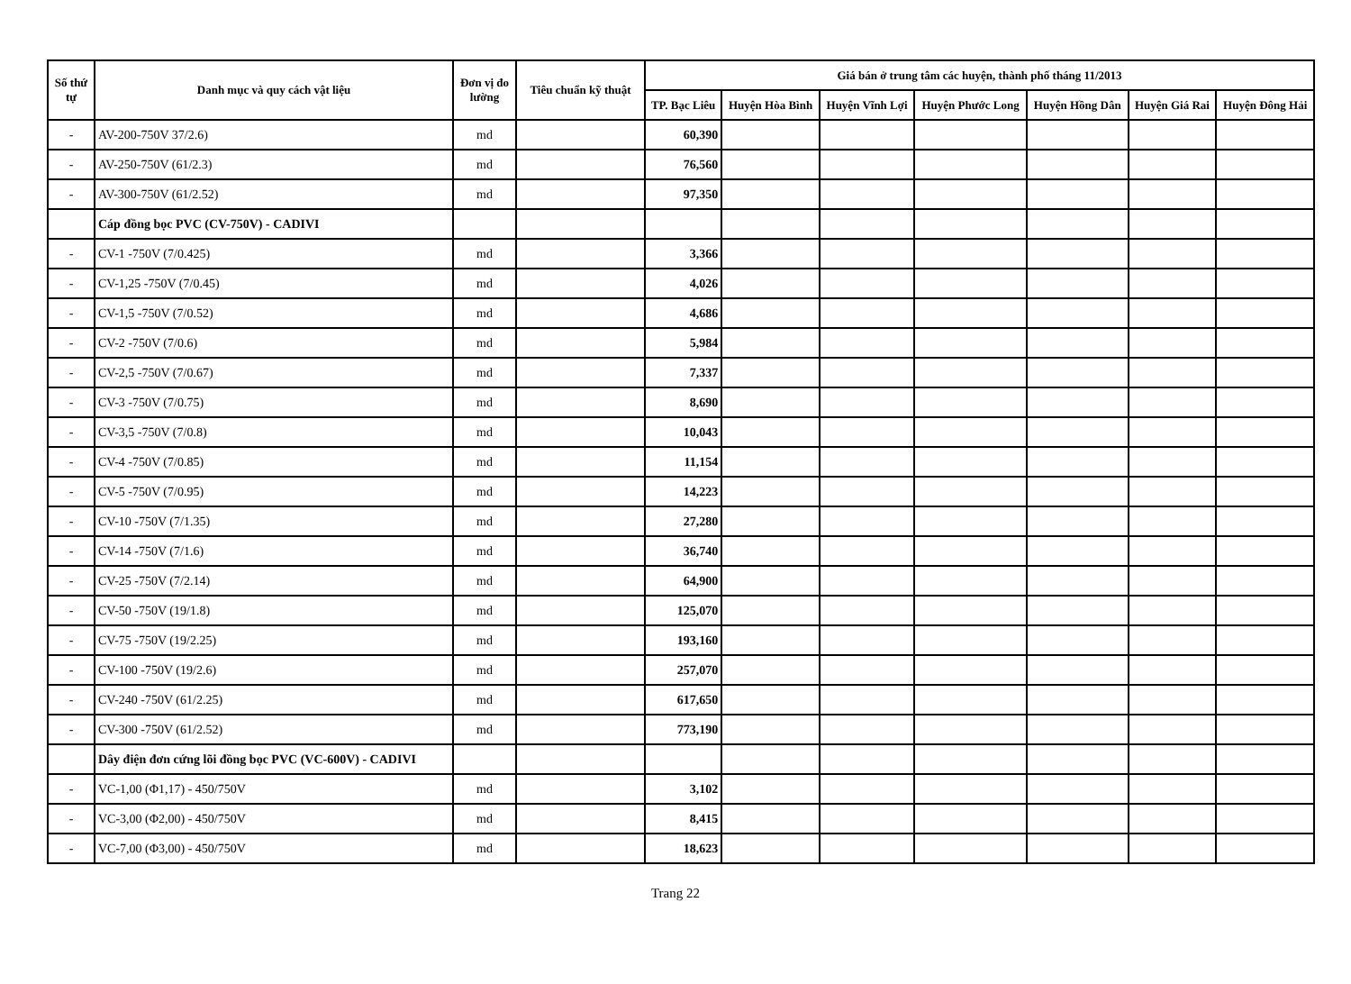| Số thứ tự | Danh mục và quy cách vật liệu | Đơn vị đo lường | Tiêu chuẩn kỹ thuật | Giá bán ở trung tâm các huyện, thành phố tháng 11/2013 | | | | | | |
| --- | --- | --- | --- | --- | --- | --- | --- | --- | --- | --- |
| | | | | TP. Bạc Liêu | Huyện Hòa Bình | Huyện Vĩnh Lợi | Huyện Phước Long | Huyện Hồng Dân | Huyện Giá Rai | Huyện Đông Hải |
| - | AV-200-750V 37/2.6) | md | | 60,390 | | | | | | |
| - | AV-250-750V (61/2.3) | md | | 76,560 | | | | | | |
| - | AV-300-750V (61/2.52) | md | | 97,350 | | | | | | |
| | Cáp đồng bọc PVC (CV-750V) - CADIVI | | | | | | | | | |
| - | CV-1 -750V (7/0.425) | md | | 3,366 | | | | | | |
| - | CV-1,25 -750V (7/0.45) | md | | 4,026 | | | | | | |
| - | CV-1,5 -750V (7/0.52) | md | | 4,686 | | | | | | |
| - | CV-2 -750V (7/0.6) | md | | 5,984 | | | | | | |
| - | CV-2,5 -750V (7/0.67) | md | | 7,337 | | | | | | |
| - | CV-3 -750V (7/0.75) | md | | 8,690 | | | | | | |
| - | CV-3,5 -750V (7/0.8) | md | | 10,043 | | | | | | |
| - | CV-4 -750V (7/0.85) | md | | 11,154 | | | | | | |
| - | CV-5 -750V (7/0.95) | md | | 14,223 | | | | | | |
| - | CV-10 -750V (7/1.35) | md | | 27,280 | | | | | | |
| - | CV-14 -750V (7/1.6) | md | | 36,740 | | | | | | |
| - | CV-25 -750V (7/2.14) | md | | 64,900 | | | | | | |
| - | CV-50 -750V (19/1.8) | md | | 125,070 | | | | | | |
| - | CV-75 -750V (19/2.25) | md | | 193,160 | | | | | | |
| - | CV-100 -750V (19/2.6) | md | | 257,070 | | | | | | |
| - | CV-240 -750V (61/2.25) | md | | 617,650 | | | | | | |
| - | CV-300 -750V (61/2.52) | md | | 773,190 | | | | | | |
| | Dây điện đơn cứng lõi đồng bọc PVC (VC-600V) - CADIVI | | | | | | | | | |
| - | VC-1,00 (Φ1,17) - 450/750V | md | | 3,102 | | | | | | |
| - | VC-3,00 (Φ2,00) - 450/750V | md | | 8,415 | | | | | | |
| - | VC-7,00 (Φ3,00) - 450/750V | md | | 18,623 | | | | | | |
Trang 22